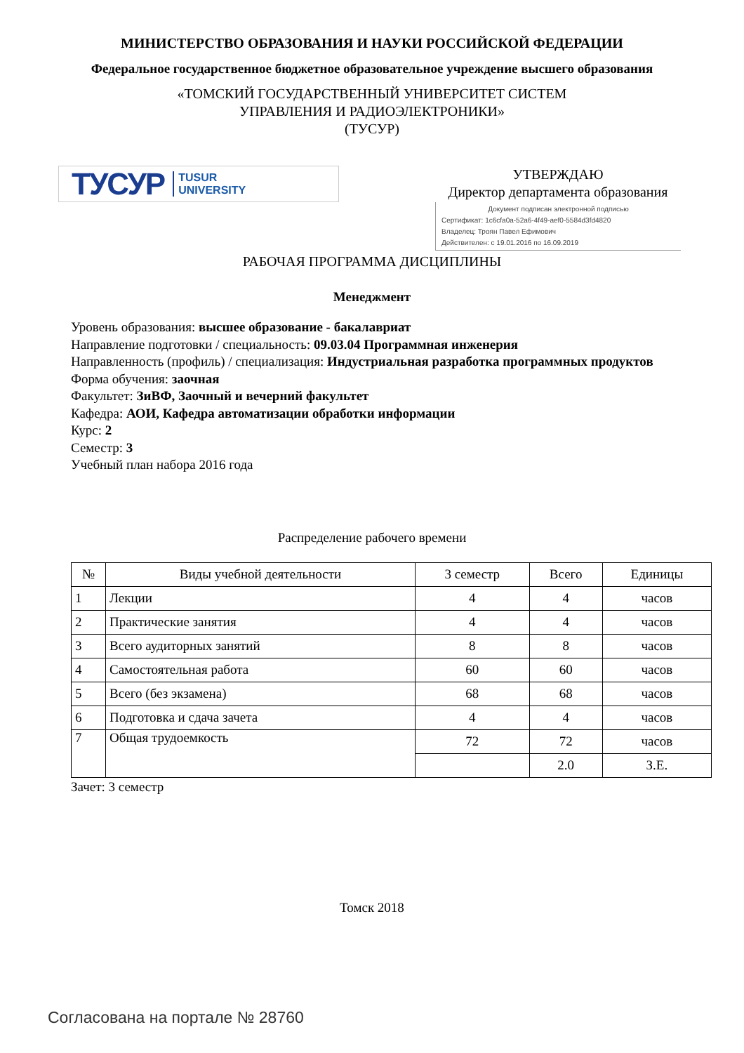МИНИСТЕРСТВО ОБРАЗОВАНИЯ И НАУКИ РОССИЙСКОЙ ФЕДЕРАЦИИ
Федеральное государственное бюджетное образовательное учреждение высшего образования
«ТОМСКИЙ ГОСУДАРСТВЕННЫЙ УНИВЕРСИТЕТ СИСТЕМ
УПРАВЛЕНИЯ И РАДИОЭЛЕКТРОНИКИ»
(ТУСУР)
ТУСУР TUSUR
UNIVERSITY
УТВЕРЖДАЮ
Директор департамента образования
Документ подписан электронной подписью
Сертификат: 1c6cfa0a-52a6-4f49-aef0-5584d3fd4820
Владелец: Троян Павел Ефимович
Действителен: с 19.01.2016 по 16.09.2019
РАБОЧАЯ ПРОГРАММА ДИСЦИПЛИНЫ
Менеджмент
Уровень образования: высшее образование - бакалавриат
Направление подготовки / специальность: 09.03.04 Программная инженерия
Направленность (профиль) / специализация: Индустриальная разработка программных продуктов
Форма обучения: заочная
Факультет: ЗиВФ, Заочный и вечерний факультет
Кафедра: АОИ, Кафедра автоматизации обработки информации
Курс: 2
Семестр: 3
Учебный план набора 2016 года
Распределение рабочего времени
| № | Виды учебной деятельности | 3 семестр | Всего | Единицы |
| --- | --- | --- | --- | --- |
| 1 | Лекции | 4 | 4 | часов |
| 2 | Практические занятия | 4 | 4 | часов |
| 3 | Всего аудиторных занятий | 8 | 8 | часов |
| 4 | Самостоятельная работа | 60 | 60 | часов |
| 5 | Всего (без экзамена) | 68 | 68 | часов |
| 6 | Подготовка и сдача зачета | 4 | 4 | часов |
| 7 | Общая трудоемкость | 72 | 72 | часов |
| | | | 2.0 | З.Е. |
Зачет: 3 семестр
Томск 2018
Согласована на портале № 28760